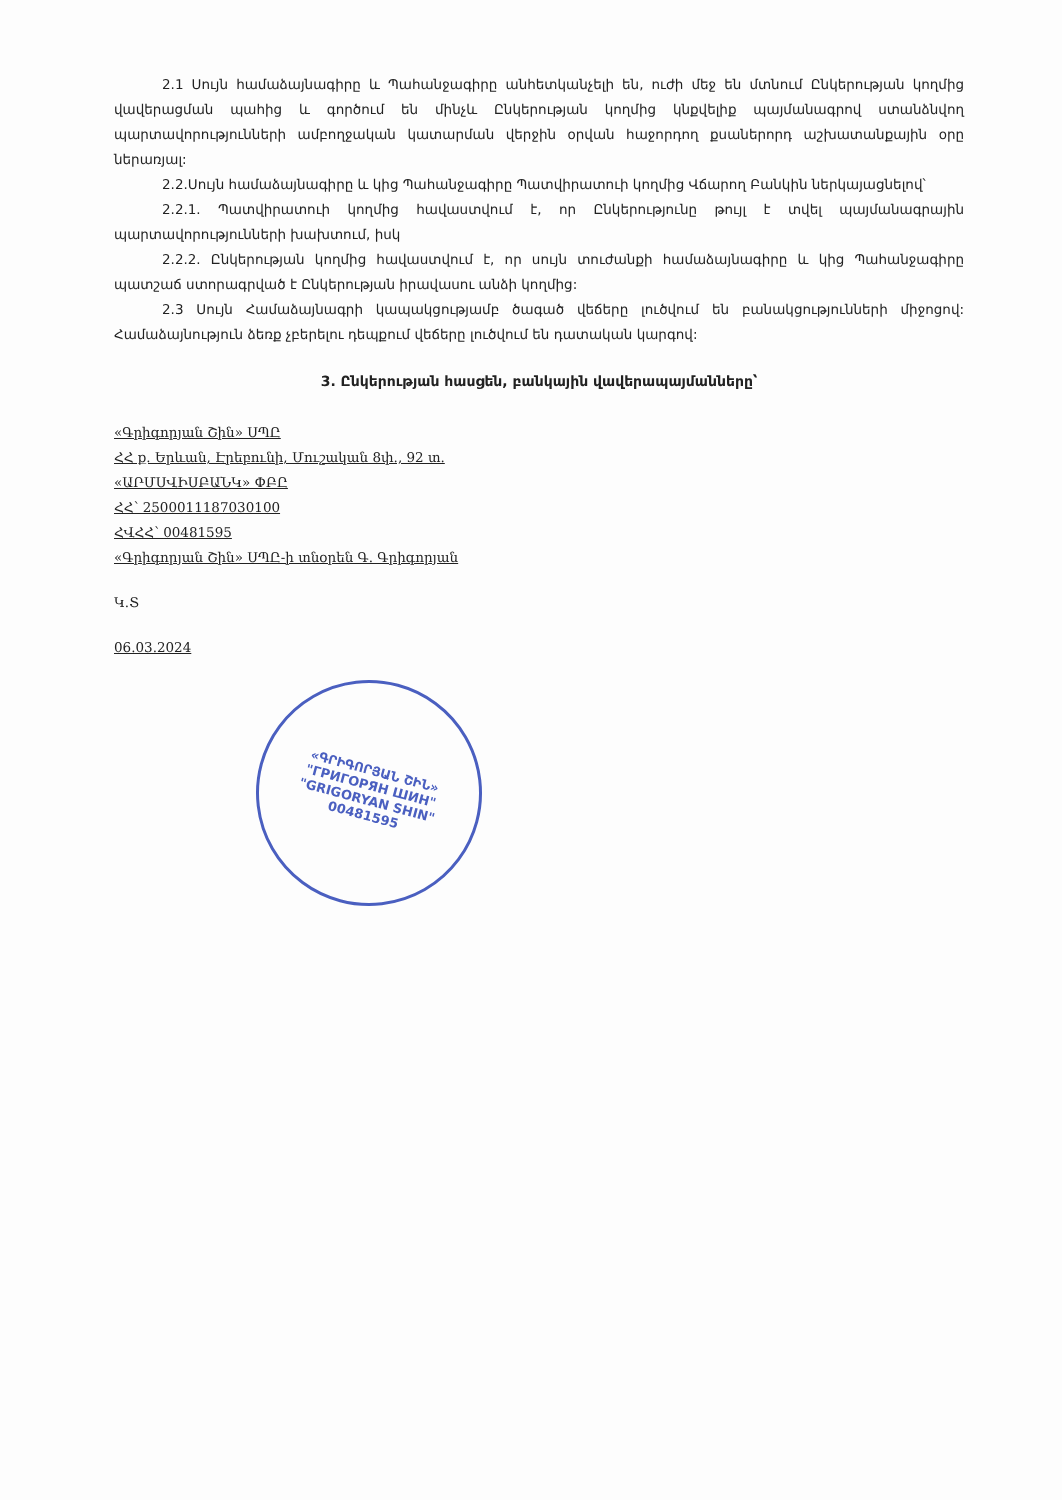2.1 Սույն համաձայնագիրը և Պահանջագիրը անհետկանչելի են, ուժի մեջ են մտնում Ընկերության կողմից վավերացման պահից և գործում են մինչև Ընկերության կողմից կնքվելիք պայմանագրով ստանձնվող պարտավորությունների ամբողջական կատարման վերջին օրվան հաջորդող քսաներորդ աշխատանքային օրը ներառյալ:
2.2.Սույն համաձայնագիրը և կից Պահանջագիրը Պատվիրատուի կողմից Վճարող Բանկին ներկայացնելով՝
2.2.1. Պատվիրատուի կողմից հավաստվում է, որ Ընկերությունը թույլ է տվել պայմանագրային պարտավորությունների խախտում, իսկ
2.2.2. Ընկերության կողմից հավաստվում է, որ սույն տուժանքի համաձայնագիրը և կից Պահանջագիրը պատշաճ ստորագրված է Ընկերության իրավասու անձի կողմից:
2.3 Սույն Համաձայնագրի կապակցությամբ ծագած վեճերը լուծվում են բանակցությունների միջոցով: Համաձայնություն ձեռք չբերելու դեպքում վեճերը լուծվում են դատական կարգով:
3. Ընկերության հասցեն, բանկային վավերապայմանները՝
«Գրիգորյան Շին» ՍՊԸ
ՀՀ ք. Երևան, Էրեբունի, Մուշական 8փ., 92 տ.
«ԱՐՄՍՎԻՍԲԱՆԿ» ՓԲԸ
ՀՀ՝ 2500011187030100
ՀՎՀՀ՝ 00481595
«Գրիգորյան Շին» ՍՊԸ-ի տնօրեն Գ. Գրիգորյան
Կ.Տ
06.03.2024
«ԳՐԻԳՈՐՅԱՆ ՇԻՆ»
"ГРИГОРЯН ШИН"
"GRIGORYAN SHIN"
00481595